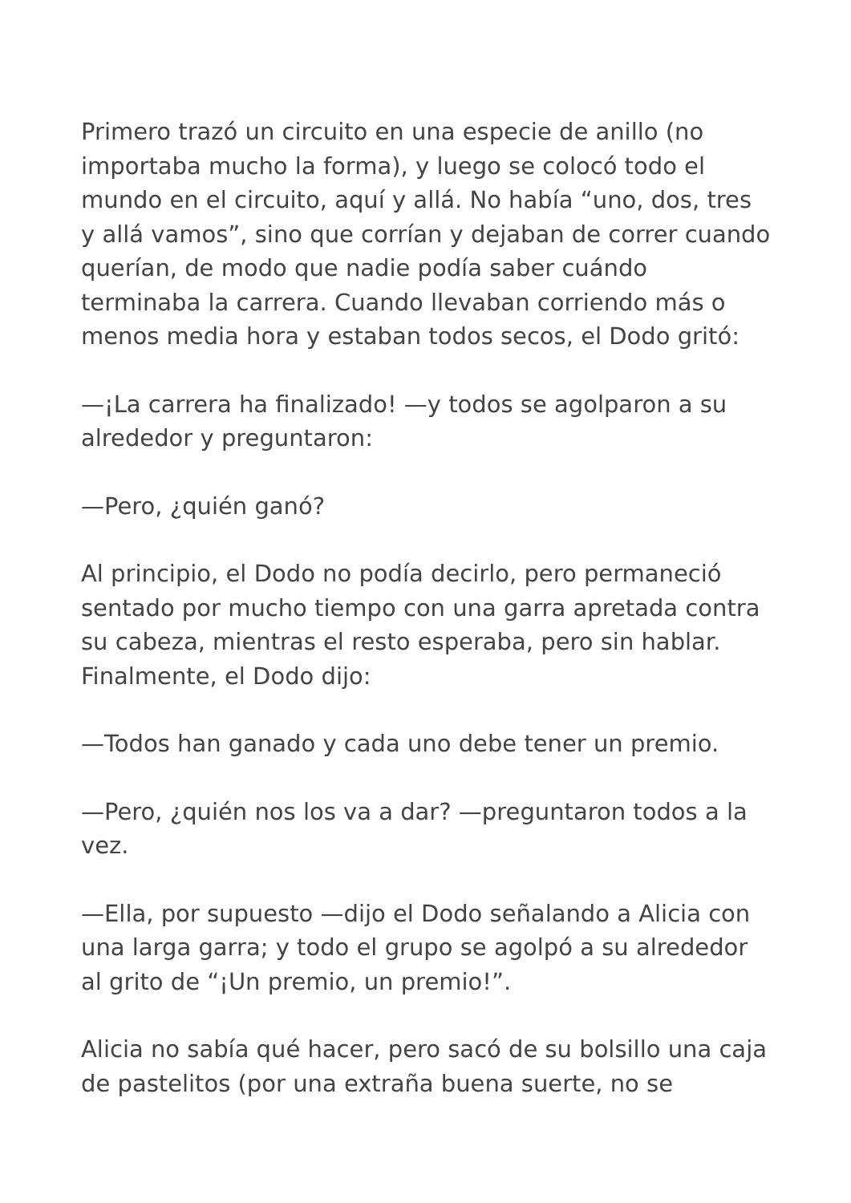Primero trazó un circuito en una especie de anillo (no importaba mucho la forma), y luego se colocó todo el mundo en el circuito, aquí y allá. No había “uno, dos, tres y allá vamos”, sino que corrían y dejaban de correr cuando querían, de modo que nadie podía saber cuándo terminaba la carrera. Cuando llevaban corriendo más o menos media hora y estaban todos secos, el Dodo gritó:
—¡La carrera ha finalizado! —y todos se agolparon a su alrededor y preguntaron:
—Pero, ¿quién ganó?
Al principio, el Dodo no podía decirlo, pero permaneció sentado por mucho tiempo con una garra apretada contra su cabeza, mientras el resto esperaba, pero sin hablar. Finalmente, el Dodo dijo:
—Todos han ganado y cada uno debe tener un premio.
—Pero, ¿quién nos los va a dar? —preguntaron todos a la vez.
—Ella, por supuesto —dijo el Dodo señalando a Alicia con una larga garra; y todo el grupo se agolpó a su alrededor al grito de “¡Un premio, un premio!”.
Alicia no sabía qué hacer, pero sacó de su bolsillo una caja de pastelitos (por una extraña buena suerte, no se